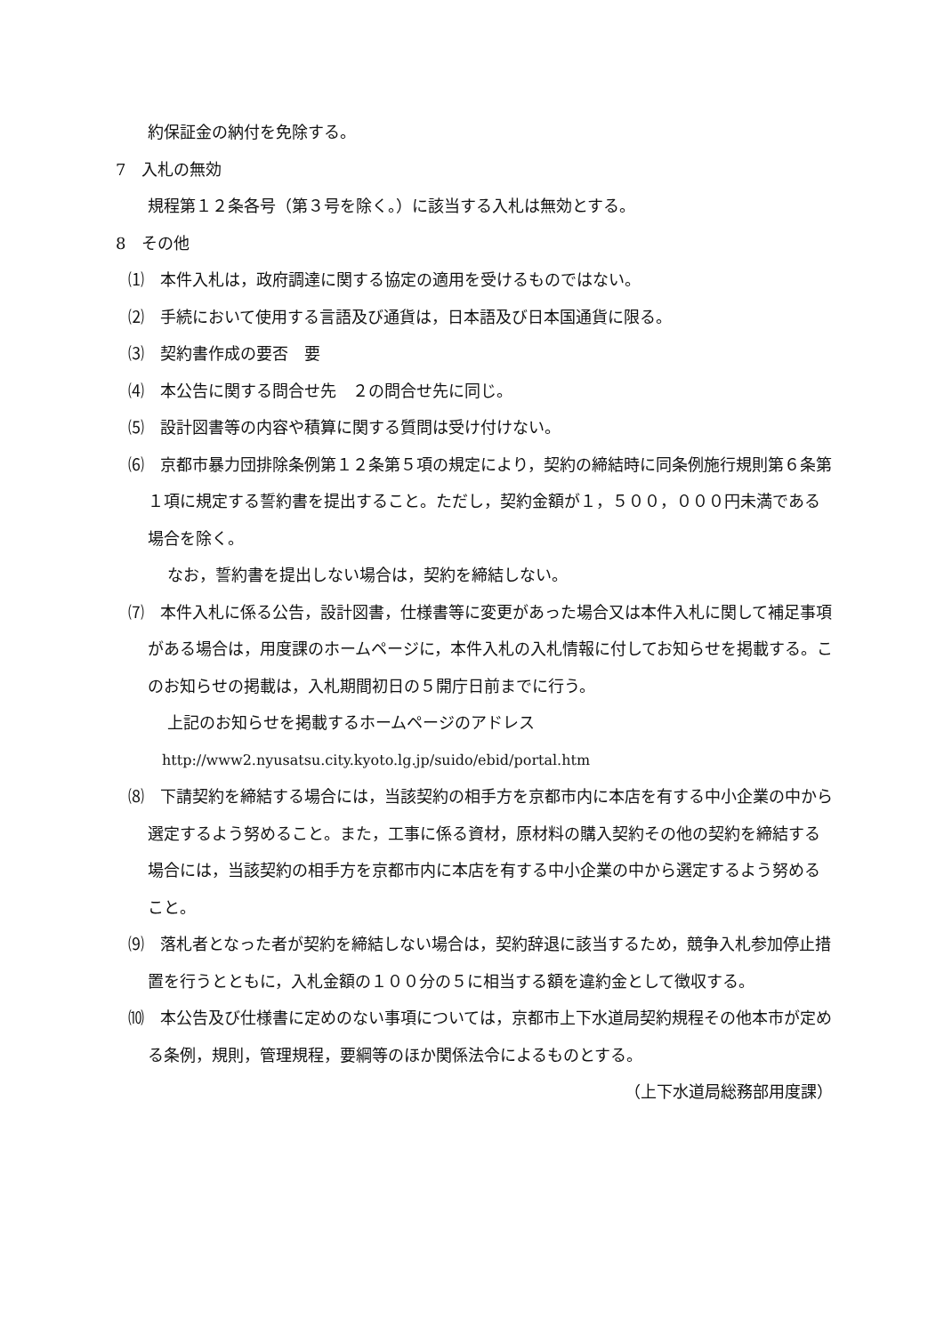約保証金の納付を免除する。
7　入札の無効
規程第１２条各号（第３号を除く。）に該当する入札は無効とする。
8　その他
⑴　本件入札は，政府調達に関する協定の適用を受けるものではない。
⑵　手続において使用する言語及び通貨は，日本語及び日本国通貨に限る。
⑶　契約書作成の要否　要
⑷　本公告に関する問合せ先　２の問合せ先に同じ。
⑸　設計図書等の内容や積算に関する質問は受け付けない。
⑹　京都市暴力団排除条例第１２条第５項の規定により，契約の締結時に同条例施行規則第６条第１項に規定する誓約書を提出すること。ただし，契約金額が１，５００，０００円未満である場合を除く。
なお，誓約書を提出しない場合は，契約を締結しない。
⑺　本件入札に係る公告，設計図書，仕様書等に変更があった場合又は本件入札に関して補足事項がある場合は，用度課のホームページに，本件入札の入札情報に付してお知らせを掲載する。このお知らせの掲載は，入札期間初日の５開庁日前までに行う。
上記のお知らせを掲載するホームページのアドレス
http://www2.nyusatsu.city.kyoto.lg.jp/suido/ebid/portal.htm
⑻　下請契約を締結する場合には，当該契約の相手方を京都市内に本店を有する中小企業の中から選定するよう努めること。また，工事に係る資材，原材料の購入契約その他の契約を締結する場合には，当該契約の相手方を京都市内に本店を有する中小企業の中から選定するよう努めること。
⑼　落札者となった者が契約を締結しない場合は，契約辞退に該当するため，競争入札参加停止措置を行うとともに，入札金額の１００分の５に相当する額を違約金として徴収する。
⑽　本公告及び仕様書に定めのない事項については，京都市上下水道局契約規程その他本市が定める条例，規則，管理規程，要綱等のほか関係法令によるものとする。
（上下水道局総務部用度課）